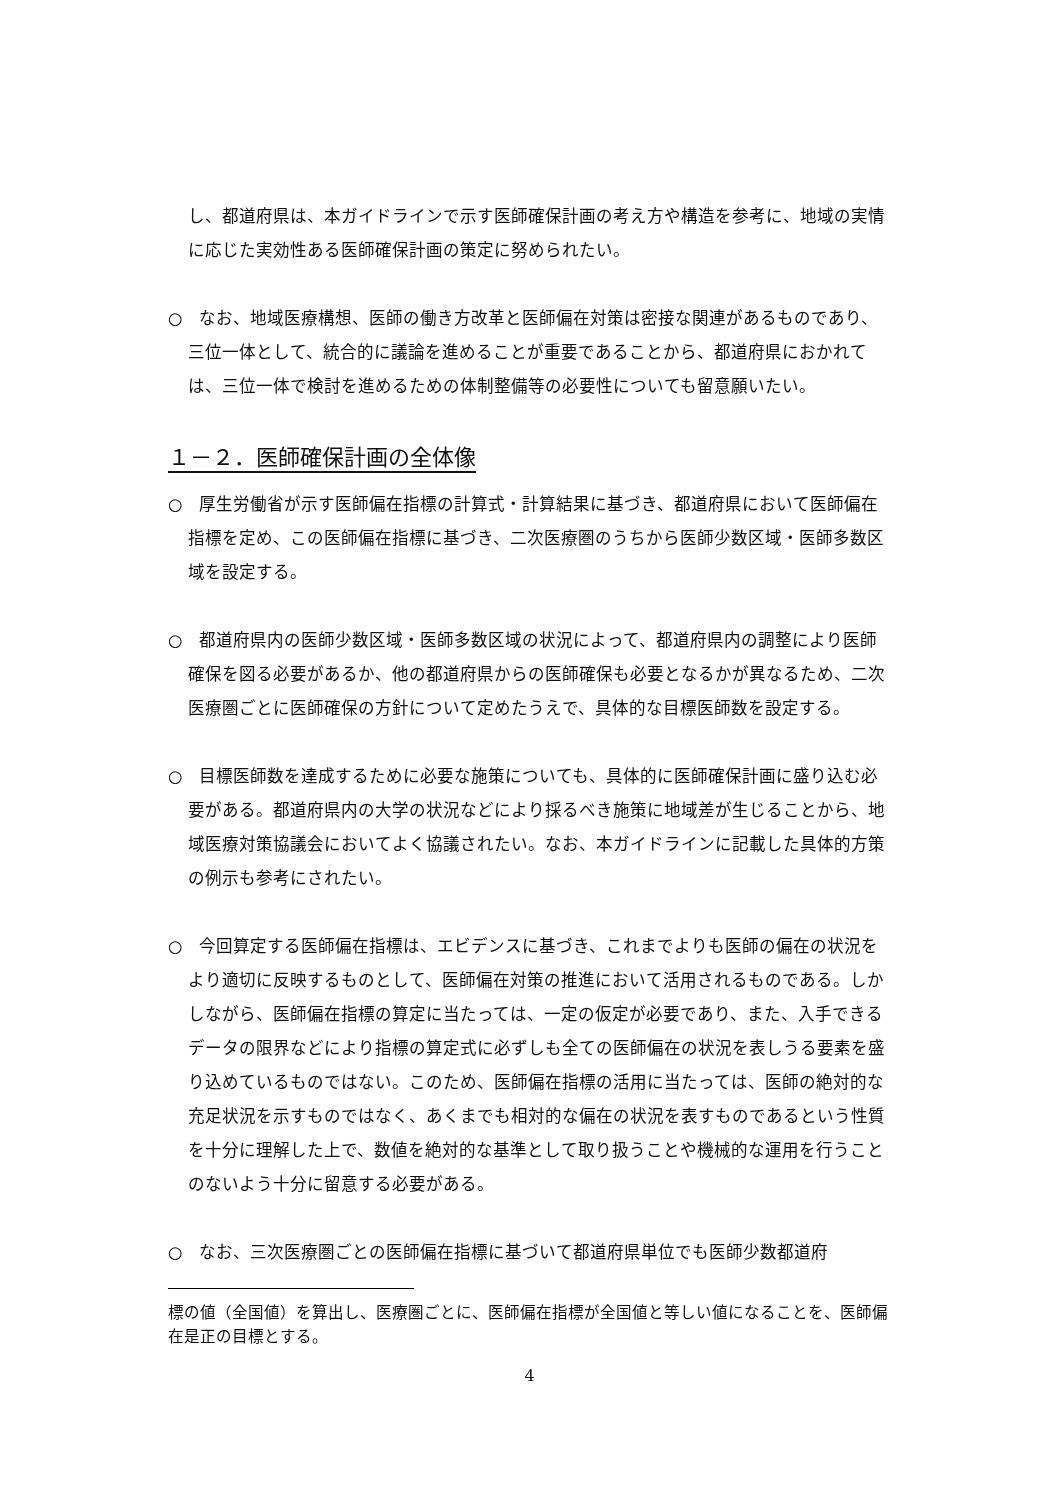し、都道府県は、本ガイドラインで示す医師確保計画の考え方や構造を参考に、地域の実情に応じた実効性ある医師確保計画の策定に努められたい。
○　なお、地域医療構想、医師の働き方改革と医師偏在対策は密接な関連があるものであり、三位一体として、統合的に議論を進めることが重要であることから、都道府県におかれては、三位一体で検討を進めるための体制整備等の必要性についても留意願いたい。
１－２．医師確保計画の全体像
○　厚生労働省が示す医師偏在指標の計算式・計算結果に基づき、都道府県において医師偏在指標を定め、この医師偏在指標に基づき、二次医療圏のうちから医師少数区域・医師多数区域を設定する。
○　都道府県内の医師少数区域・医師多数区域の状況によって、都道府県内の調整により医師確保を図る必要があるか、他の都道府県からの医師確保も必要となるかが異なるため、二次医療圏ごとに医師確保の方針について定めたうえで、具体的な目標医師数を設定する。
○　目標医師数を達成するために必要な施策についても、具体的に医師確保計画に盛り込む必要がある。都道府県内の大学の状況などにより採るべき施策に地域差が生じることから、地域医療対策協議会においてよく協議されたい。なお、本ガイドラインに記載した具体的方策の例示も参考にされたい。
○　今回算定する医師偏在指標は、エビデンスに基づき、これまでよりも医師の偏在の状況をより適切に反映するものとして、医師偏在対策の推進において活用されるものである。しかしながら、医師偏在指標の算定に当たっては、一定の仮定が必要であり、また、入手できるデータの限界などにより指標の算定式に必ずしも全ての医師偏在の状況を表しうる要素を盛り込めているものではない。このため、医師偏在指標の活用に当たっては、医師の絶対的な充足状況を示すものではなく、あくまでも相対的な偏在の状況を表すものであるという性質を十分に理解した上で、数値を絶対的な基準として取り扱うことや機械的な運用を行うことのないよう十分に留意する必要がある。
○　なお、三次医療圏ごとの医師偏在指標に基づいて都道府県単位でも医師少数都道府
標の値（全国値）を算出し、医療圏ごとに、医師偏在指標が全国値と等しい値になることを、医師偏在是正の目標とする。
4